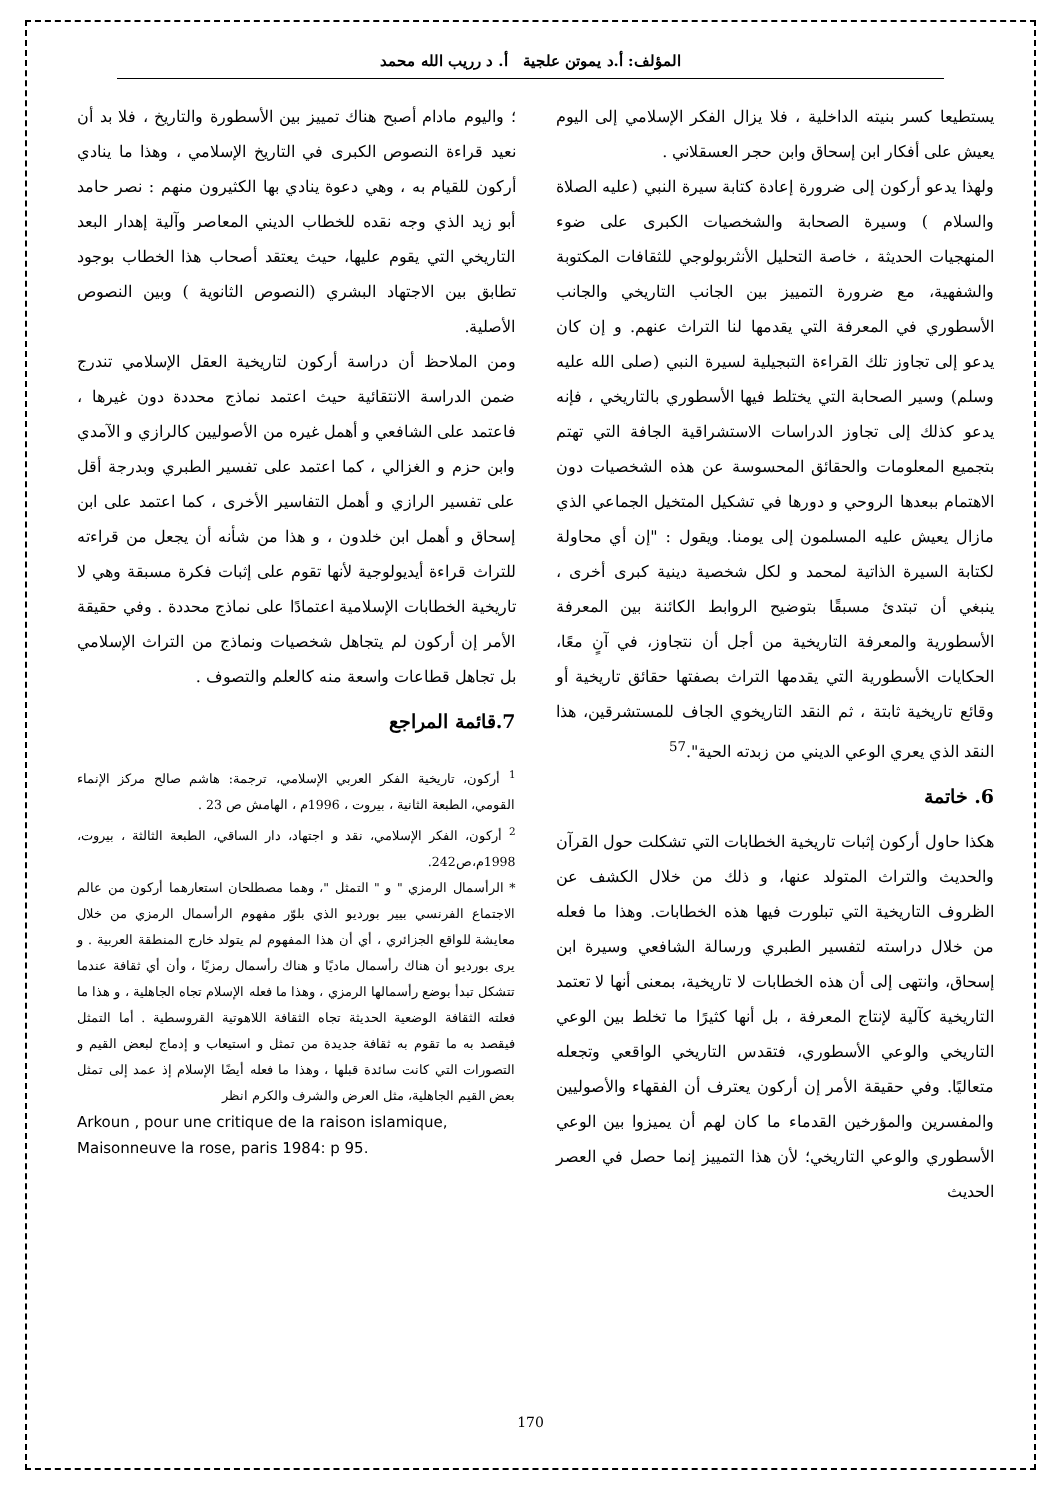المؤلف: أ.د يموتن علجية أ. د رريب الله محمد
يستطيعا كسر بنيته الداخلية ، فلا يزال الفكر الإسلامي إلى اليوم يعيش على أفكار ابن إسحاق وابن حجر العسقلاني .
ولهذا يدعو أركون إلى ضرورة إعادة كتابة سيرة النبي (عليه الصلاة والسلام ) وسيرة الصحابة والشخصيات الكبرى على ضوء المنهجيات الحديثة ، خاصة التحليل الأنثربولوجي للثقافات المكتوبة والشفهية، مع ضرورة التمييز بين الجانب التاريخي والجانب الأسطوري في المعرفة التي يقدمها لنا التراث عنهم. و إن كان يدعو إلى تجاوز تلك القراءة التبجيلية لسيرة النبي (صلى الله عليه وسلم) وسير الصحابة التي يختلط فيها الأسطوري بالتاريخي ، فإنه يدعو كذلك إلى تجاوز الدراسات الاستشراقية الجافة التي تهتم بتجميع المعلومات والحقائق المحسوسة عن هذه الشخصيات دون الاهتمام ببعدها الروحي و دورها في تشكيل المتخيل الجماعي الذي مازال يعيش عليه المسلمون إلى يومنا. ويقول : "إن أي محاولة لكتابة السيرة الذاتية لمحمد و لكل شخصية دينية كبرى أخرى ، ينبغي أن تبتدئ مسبقًا بتوضيح الروابط الكائنة بين المعرفة الأسطورية والمعرفة التاريخية من أجل أن نتجاوز، في آنٍ معًا، الحكايات الأسطورية التي يقدمها التراث بصفتها حقائق تاريخية أو وقائع تاريخية ثابتة ، ثم النقد التاريخوي الجاف للمستشرقين، هذا النقد الذي يعري الوعي الديني من زبدته الحية".<sup>57</sup>
6. خاتمة
هكذا حاول أركون إثبات تاريخية الخطابات التي تشكلت حول القرآن والحديث والتراث المتولد عنها، و ذلك من خلال الكشف عن الظروف التاريخية التي تبلورت فيها هذه الخطابات. وهذا ما فعله من خلال دراسته لتفسير الطبري ورسالة الشافعي وسيرة ابن إسحاق، وانتهى إلى أن هذه الخطابات لا تاريخية، بمعنى أنها لا تعتمد التاريخية كآلية لإنتاج المعرفة ، بل أنها كثيرًا ما تخلط بين الوعي التاريخي والوعي الأسطوري، فتقدس التاريخي الواقعي وتجعله متعاليًا. وفي حقيقة الأمر إن أركون يعترف أن الفقهاء والأصوليين والمفسرين والمؤرخين القدماء ما كان لهم أن يميزوا بين الوعي الأسطوري والوعي التاريخي؛ لأن هذا التمييز إنما حصل في العصر الحديث
؛ واليوم مادام أصبح هناك تمييز بين الأسطورة والتاريخ ، فلا بد أن نعيد قراءة النصوص الكبرى في التاريخ الإسلامي ، وهذا ما ينادي أركون للقيام به ، وهي دعوة ينادي بها الكثيرون منهم : نصر حامد أبو زيد الذي وجه نقده للخطاب الديني المعاصر وآلية إهدار البعد التاريخي التي يقوم عليها، حيث يعتقد أصحاب هذا الخطاب بوجود تطابق بين الاجتهاد البشري (النصوص الثانوية ) وبين النصوص الأصلية.
ومن الملاحظ أن دراسة أركون لتاريخية العقل الإسلامي تندرج ضمن الدراسة الانتقائية حيث اعتمد نماذج محددة دون غيرها ، فاعتمد على الشافعي و أهمل غيره من الأصوليين كالرازي و الآمدي وابن حزم و الغزالي ، كما اعتمد على تفسير الطبري وبدرجة أقل على تفسير الرازي و أهمل التفاسير الأخرى ، كما اعتمد على ابن إسحاق و أهمل ابن خلدون ، و هذا من شأنه أن يجعل من قراءته للتراث قراءة أيديولوجية لأنها تقوم على إثبات فكرة مسبقة وهي لا تاريخية الخطابات الإسلامية اعتمادًا على نماذج محددة . وفي حقيقة الأمر إن أركون لم يتجاهل شخصيات ونماذج من التراث الإسلامي بل تجاهل قطاعات واسعة منه كالعلم والتصوف .
7.قائمة المراجع
<sup>1</sup> أركون، تاريخية الفكر العربي الإسلامي، ترجمة: هاشم صالح مركز الإنماء القومي، الطبعة الثانية ، بيروت ، 1996م ، الهامش ص 23 .
<sup>2</sup> أركون، الفكر الإسلامي، نقد و اجتهاد، دار الساقي، الطبعة الثالثة ، بيروت، 1998م،ص242.
* الرأسمال الرمزي " و " التمثل "، وهما مصطلحان استعارهما أركون من عالم الاجتماع الفرنسي بيير بورديو الذي بلوّر مفهوم الرأسمال الرمزي من خلال معايشة للواقع الجزائري ، أي أن هذا المفهوم لم يتولد خارج المنطقة العربية . و يرى بورديو أن هناك رأسمال ماديًا و هناك رأسمال رمزيًا ، وأن أي ثقافة عندما تتشكل تبدأ بوضع رأسمالها الرمزي ، وهذا ما فعله الإسلام تجاه الجاهلية ، و هذا ما فعلته الثقافة الوضعية الحديثة تجاه الثقافة اللاهوتية القروسطية . أما التمثل فيقصد به ما تقوم به ثقافة جديدة من تمثل و استيعاب و إدماج لبعض القيم و التصورات التي كانت سائدة قبلها ، وهذا ما فعله أيضًا الإسلام إذ عمد إلى تمثل بعض القيم الجاهلية، مثل العرض والشرف والكرم انظر
Arkoun , pour une critique de la raison islamique, Maisonneuve la rose, paris 1984: p 95.
170